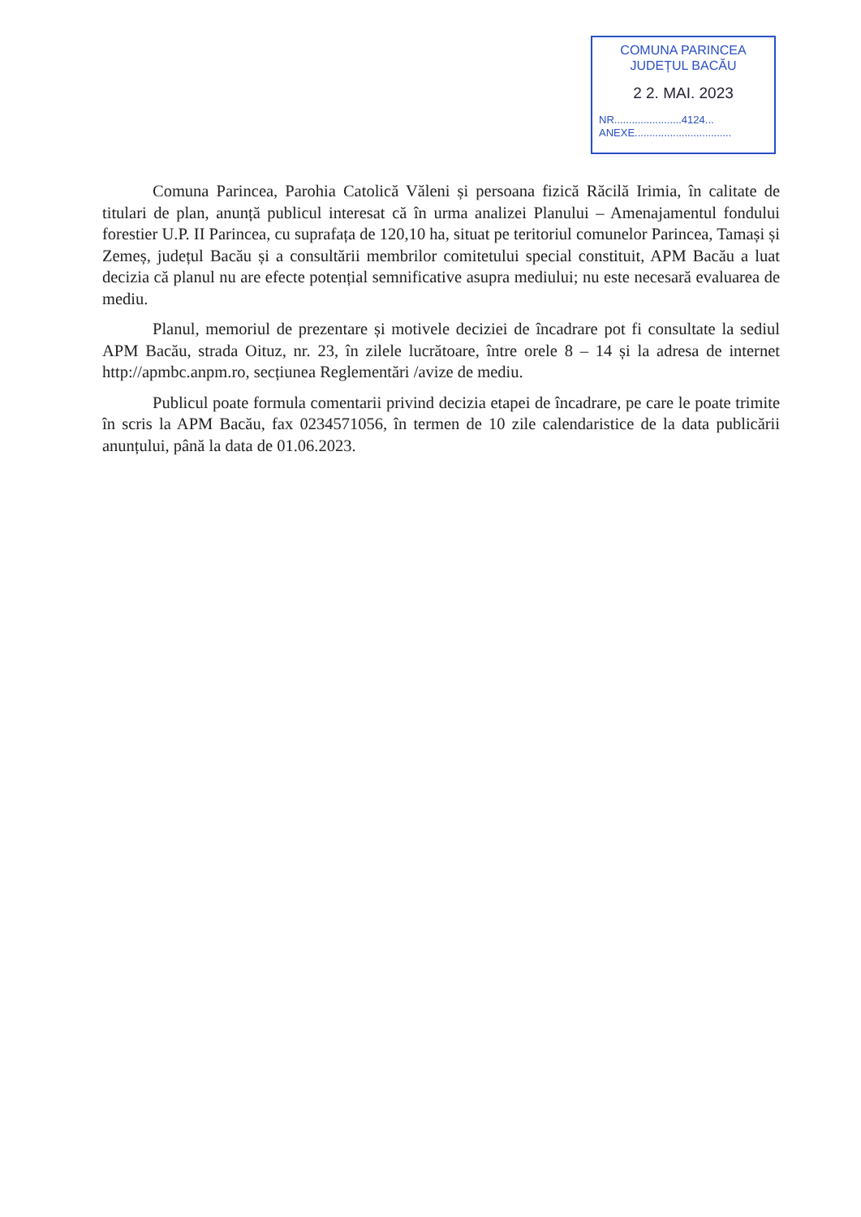COMUNA PARINCEA
JUDEȚUL BACĂU
2 2. MAI. 2023
NR.......................4124...
ANEXE.................................
Comuna Parincea, Parohia Catolică Văleni și persoana fizică Răcilă Irimia, în calitate de titulari de plan, anunță publicul interesat că în urma analizei Planului – Amenajamentul fondului forestier U.P. II Parincea, cu suprafața de 120,10 ha, situat pe teritoriul comunelor Parincea, Tamași și Zemeș, județul Bacău și a consultării membrilor comitetului special constituit, APM Bacău a luat decizia că planul nu are efecte potențial semnificative asupra mediului; nu este necesară evaluarea de mediu.
Planul, memoriul de prezentare și motivele deciziei de încadrare pot fi consultate la sediul APM Bacău, strada Oituz, nr. 23, în zilele lucrătoare, între orele 8 – 14 și la adresa de internet http://apmbc.anpm.ro, secțiunea Reglementări /avize de mediu.
Publicul poate formula comentarii privind decizia etapei de încadrare, pe care le poate trimite în scris la APM Bacău, fax 0234571056, în termen de 10 zile calendaristice de la data publicării anunțului, până la data de 01.06.2023.